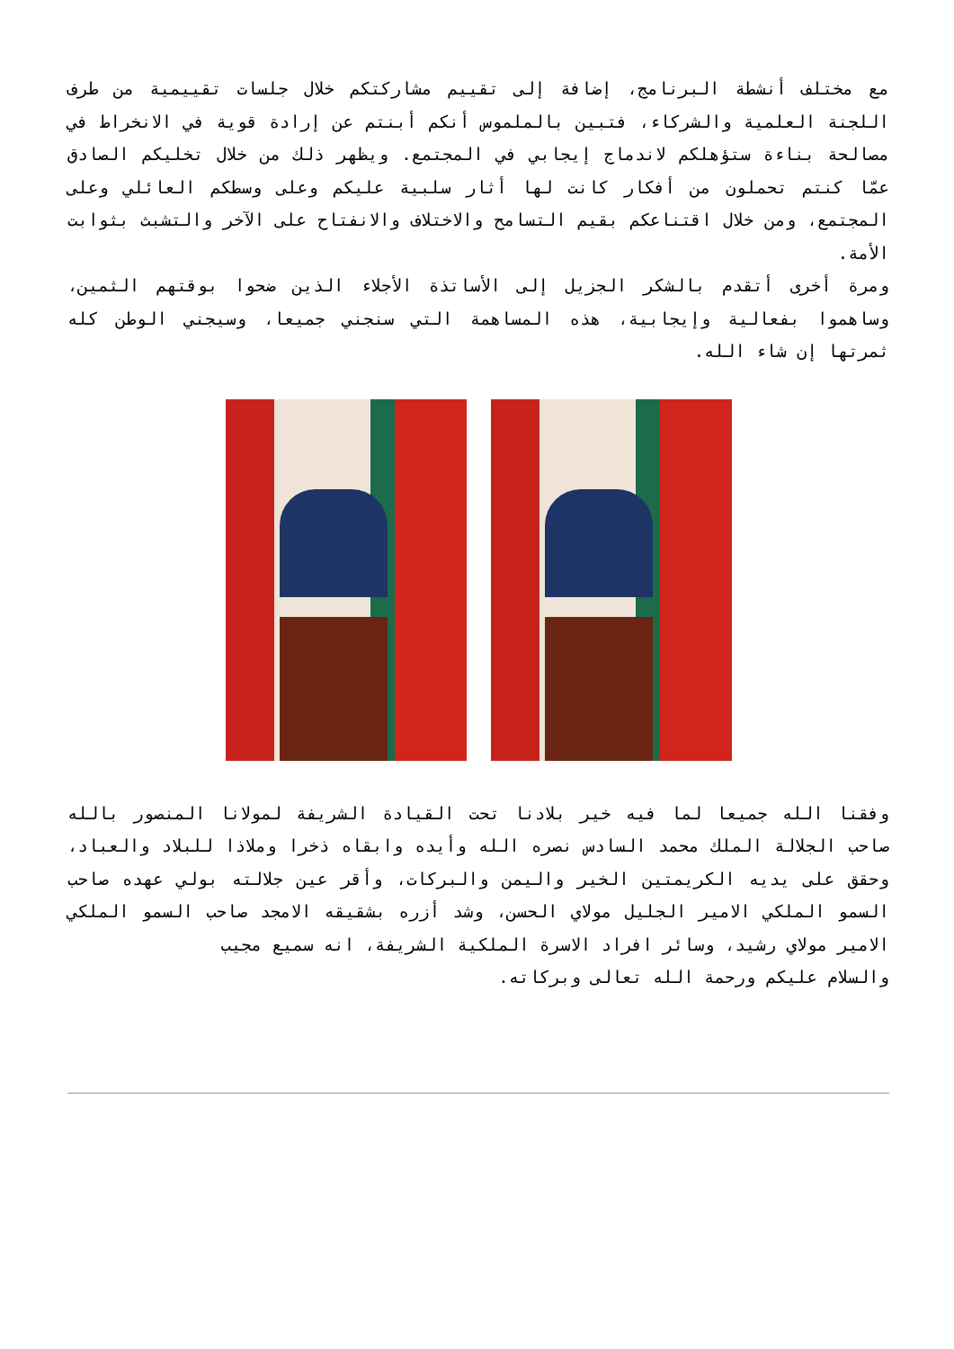مع مختلف أنشطة البرنامج، إضافة إلى تقييم مشاركتكم خلال جلسات تقييمية من طرف اللجنة العلمية والشركاء، فتبين بالملموس أنكم أبنتم عن إرادة قوية في الانخراط في مصالحة بناءة ستؤهلكم لاندماج إيجابي في المجتمع. ويظهر ذلك من خلال تخليكم الصادق عمّا كنتم تحملون من أفكار كانت لها أثار سلبية عليكم وعلى وسطكم العائلي وعلى المجتمع، ومن خلال اقتناعكم بقيم التسامح والاختلاف والانفتاح على الآخر والتشبث بثوابت الأمة.
ومرة أخرى أتقدم بالشكر الجزيل إلى الأساتذة الأجلاء الذين ضحوا بوقتهم الثمين، وساهموا بفعالية وإيجابية، هذه المساهمة التي سنجني جميعا، وسيجني الوطن كله ثمرتها إن شاء الله.
وفقنا الله جميعا لما فيه خير بلادنا تحت القيادة الشريفة لمولانا المنصور بالله صاحب الجلالة الملك محمد السادس نصره الله وأيده وابقاه ذخرا وملاذا للبلاد والعباد، وحقق على يديه الكريمتين الخير واليمن والبركات، وأقر عين جلالته بولي عهده صاحب السمو الملكي الامير الجليل مولاي الحسن، وشد أزره بشقيقه الامجد صاحب السمو الملكي الامير مولاي رشيد، وسائر افراد الاسرة الملكية الشريفة، انه سميع مجيب
والسلام عليكم ورحمة الله تعالى وبركاته.